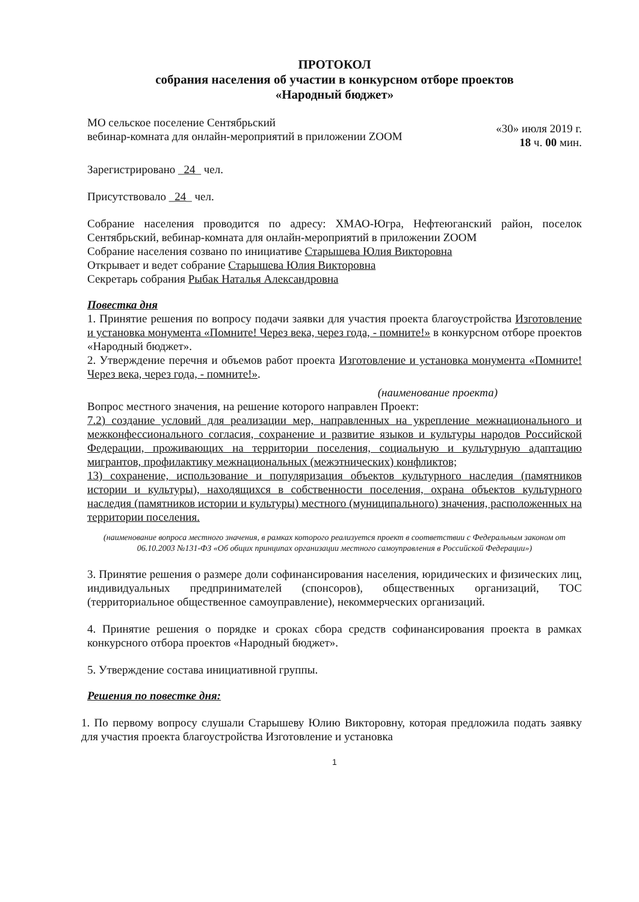ПРОТОКОЛ
собрания населения об участии в конкурсном отборе проектов
«Народный бюджет»
МО сельское поселение Сентябрьский
вебинар-комната для онлайн-мероприятий в приложении ZOOM
«30» июля 2019 г.
18 ч. 00 мин.
Зарегистрировано _24_ чел.
Присутствовало _24_ чел.
Собрание населения проводится по адресу: ХМАО-Югра, Нефтеюганский район, поселок Сентябрьский, вебинар-комната для онлайн-мероприятий в приложении ZOOM
Собрание населения созвано по инициативе Старышева Юлия Викторовна
Открывает и ведет собрание Старышева Юлия Викторовна
Секретарь собрания Рыбак Наталья Александровна
Повестка дня
1. Принятие решения по вопросу подачи заявки для участия проекта благоустройства Изготовление и установка монумента «Помните! Через века, через года, - помните!» в конкурсном отборе проектов «Народный бюджет».
2. Утверждение перечня и объемов работ проекта Изготовление и установка монумента «Помните! Через века, через года, - помните!».
(наименование проекта)
Вопрос местного значения, на решение которого направлен Проект:
7.2) создание условий для реализации мер, направленных на укрепление межнационального и межконфессионального согласия, сохранение и развитие языков и культуры народов Российской Федерации, проживающих на территории поселения, социальную и культурную адаптацию мигрантов, профилактику межнациональных (межэтнических) конфликтов;
13) сохранение, использование и популяризация объектов культурного наследия (памятников истории и культуры), находящихся в собственности поселения, охрана объектов культурного наследия (памятников истории и культуры) местного (муниципального) значения, расположенных на территории поселения.
(наименование вопроса местного значения, в рамках которого реализуется проект в соответствии с Федеральным законом от 06.10.2003 №131-ФЗ «Об общих принципах организации местного самоуправления в Российской Федерации»)
3. Принятие решения о размере доли софинансирования населения, юридических и физических лиц, индивидуальных предпринимателей (спонсоров), общественных организаций, ТОС (территориальное общественное самоуправление), некоммерческих организаций.
4. Принятие решения о порядке и сроках сбора средств софинансирования проекта в рамках конкурсного отбора проектов «Народный бюджет».
5. Утверждение состава инициативной группы.
Решения по повестке дня:
1. По первому вопросу слушали Старышеву Юлию Викторовну, которая предложила подать заявку для участия проекта благоустройства Изготовление и установка
1